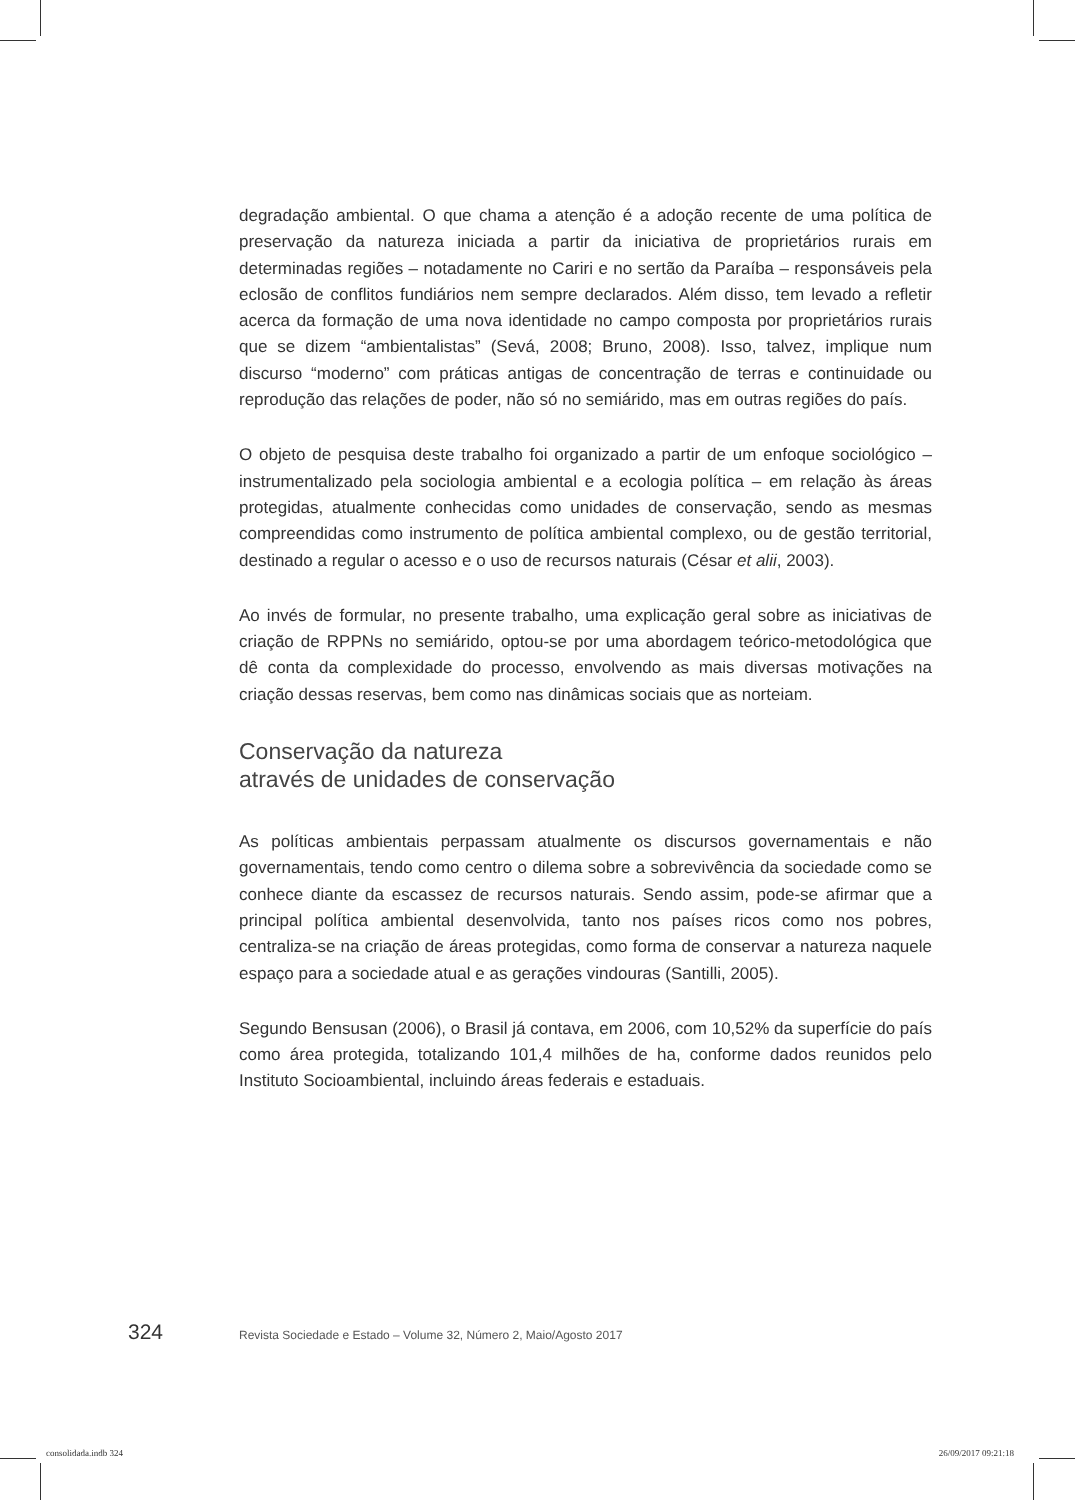degradação ambiental. O que chama a atenção é a adoção recente de uma política de preservação da natureza iniciada a partir da iniciativa de proprietários rurais em determinadas regiões – notadamente no Cariri e no sertão da Paraíba – responsáveis pela eclosão de conflitos fundiários nem sempre declarados. Além disso, tem levado a refletir acerca da formação de uma nova identidade no campo composta por proprietários rurais que se dizem “ambientalistas” (Sevá, 2008; Bruno, 2008). Isso, talvez, implique num discurso “moderno” com práticas antigas de concentração de terras e continuidade ou reprodução das relações de poder, não só no semiárido, mas em outras regiões do país.
O objeto de pesquisa deste trabalho foi organizado a partir de um enfoque sociológico – instrumentalizado pela sociologia ambiental e a ecologia política – em relação às áreas protegidas, atualmente conhecidas como unidades de conservação, sendo as mesmas compreendidas como instrumento de política ambiental complexo, ou de gestão territorial, destinado a regular o acesso e o uso de recursos naturais (César et alii, 2003).
Ao invés de formular, no presente trabalho, uma explicação geral sobre as iniciativas de criação de RPPNs no semiárido, optou-se por uma abordagem teórico-metodológica que dê conta da complexidade do processo, envolvendo as mais diversas motivações na criação dessas reservas, bem como nas dinâmicas sociais que as norteiam.
Conservação da natureza
através de unidades de conservação
As políticas ambientais perpassam atualmente os discursos governamentais e não governamentais, tendo como centro o dilema sobre a sobrevivência da sociedade como se conhece diante da escassez de recursos naturais. Sendo assim, pode-se afirmar que a principal política ambiental desenvolvida, tanto nos países ricos como nos pobres, centraliza-se na criação de áreas protegidas, como forma de conservar a natureza naquele espaço para a sociedade atual e as gerações vindouras (Santilli, 2005).
Segundo Bensusan (2006), o Brasil já contava, em 2006, com 10,52% da superfície do país como área protegida, totalizando 101,4 milhões de ha, conforme dados reunidos pelo Instituto Socioambiental, incluindo áreas federais e estaduais.
324 Revista Sociedade e Estado – Volume 32, Número 2, Maio/Agosto 2017
consolidada.indb 324 26/09/2017 09:21:18